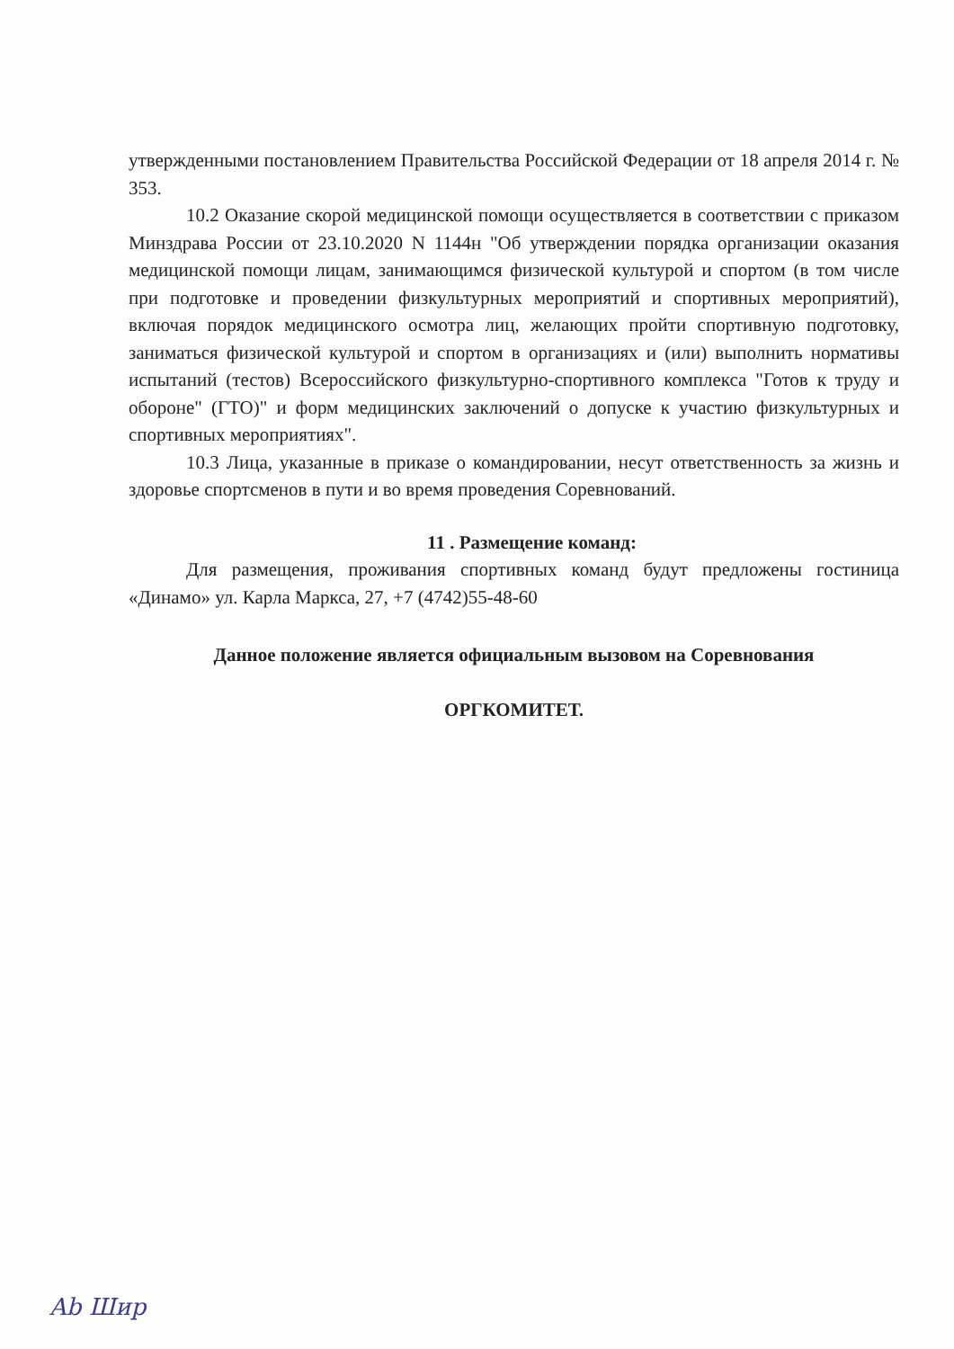утвержденными постановлением Правительства Российской Федерации от 18 апреля 2014 г. № 353.
10.2 Оказание скорой медицинской помощи осуществляется в соответствии с приказом Минздрава России от 23.10.2020 N 1144н "Об утверждении порядка организации оказания медицинской помощи лицам, занимающимся физической культурой и спортом (в том числе при подготовке и проведении физкультурных мероприятий и спортивных мероприятий), включая порядок медицинского осмотра лиц, желающих пройти спортивную подготовку, заниматься физической культурой и спортом в организациях и (или) выполнить нормативы испытаний (тестов) Всероссийского физкультурно-спортивного комплекса "Готов к труду и обороне" (ГТО)" и форм медицинских заключений о допуске к участию физкультурных и спортивных мероприятиях".
10.3 Лица, указанные в приказе о командировании, несут ответственность за жизнь и здоровье спортсменов в пути и во время проведения Соревнований.
11 . Размещение команд:
Для размещения, проживания спортивных команд будут предложены гостиница «Динамо» ул. Карла Маркса, 27, +7 (4742)55-48-60
Данное положение является официальным вызовом на Соревнования
ОРГКОМИТЕТ.
Ab Шир